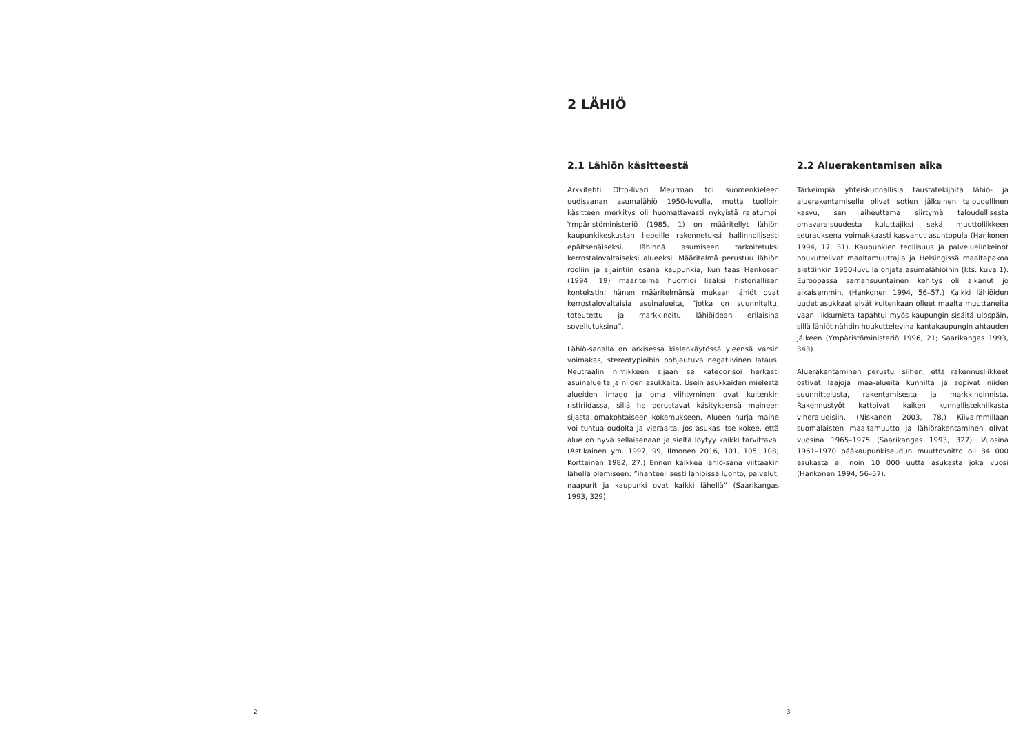2
2 LÄHIÖ
2.1 Lähiön käsitteestä
Arkkitehti Otto-Iivari Meurman toi suomenkieleen uudissanan asumalähiö 1950-luvulla, mutta tuolloin käsitteen merkitys oli huomattavasti nykyistä rajatumpi. Ympäristöministeriö (1985, 1) on määritellyt lähiön kaupunkikeskustan liepeille rakennetuksi hallinnollisesti epäitsenäiseksi, lähinnä asumiseen tarkoitetuksi kerrostalovaltaiseksi alueeksi. Määritelmä perustuu lähiön rooliin ja sijaintiin osana kaupunkia, kun taas Hankosen (1994, 19) määritelmä huomioi lisäksi historiallisen kontekstin: hänen määritelmänsä mukaan lähiöt ovat kerrostalovaltaisia asuinalueita, ”jotka on suunniteltu, toteutettu ja markkinoitu lähiöidean erilaisina sovellutuksina”.
Lähiö-sanalla on arkisessa kielenkäytössä yleensä varsin voimakas, stereotypioihin pohjautuva negatiivinen lataus. Neutraalin nimikkeen sijaan se kategorisoi herkästi asuinalueita ja niiden asukkaita. Usein asukkaiden mielestä alueiden imago ja oma viihtyminen ovat kuitenkin ristiriidassa, sillä he perustavat käsityksensä maineen sijasta omakohtaiseen kokemukseen. Alueen hurja maine voi tuntua oudolta ja vieraalta, jos asukas itse kokee, että alue on hyvä sellaisenaan ja sieltä löytyy kaikki tarvittava. (Astikainen ym. 1997, 99; Ilmonen 2016, 101, 105, 108; Kortteinen 1982, 27.) Ennen kaikkea lähiö-sana viittaakin lähellä olemiseen: ”ihanteellisesti lähiöissä luonto, palvelut, naapurit ja kaupunki ovat kaikki lähellä” (Saarikangas 1993, 329).
2.2 Aluerakentamisen aika
Tärkeimpiä yhteiskunnallisia taustatekijöitä lähiö- ja aluerakentamiselle olivat sotien jälkeinen taloudellinen kasvu, sen aiheuttama siirtymä taloudellisesta omavaraisuudesta kuluttajiksi sekä muuttoliikkeen seurauksena voimakkaasti kasvanut asuntopula (Hankonen 1994, 17, 31). Kaupunkien teollisuus ja palveluelinkeinot houkuttelivat maaltamuuttajia ja Helsingissä maaltapakoa alettiinkin 1950-luvulla ohjata asumalähiöihin (kts. kuva 1). Euroopassa samansuuntainen kehitys oli alkanut jo aikaisemmin. (Hankonen 1994, 56–57.) Kaikki lähiöiden uudet asukkaat eivät kuitenkaan olleet maalta muuttaneita vaan liikkumista tapahtui myös kaupungin sisältä ulospäin, sillä lähiöt nähtiin houkuttelevina kantakaupungin ahtauden jälkeen (Ympäristöministeriö 1996, 21; Saarikangas 1993, 343).
Aluerakentaminen perustui siihen, että rakennusliikkeet ostivat laajoja maa-alueita kunnilta ja sopivat niiden suunnittelusta, rakentamisesta ja markkinoinnista. Rakennustyöt kattoivat kaiken kunnallistekniikasta viheralueisiin. (Niskanen 2003, 78.) Kiivaimmillaan suomalaisten maaltamuutto ja lähiörakentaminen olivat vuosina 1965–1975 (Saarikangas 1993, 327). Vuosina 1961–1970 pääkaupunkiseudun muuttovoitto oli 84 000 asukasta eli noin 10 000 uutta asukasta joka vuosi (Hankonen 1994, 56–57).
3